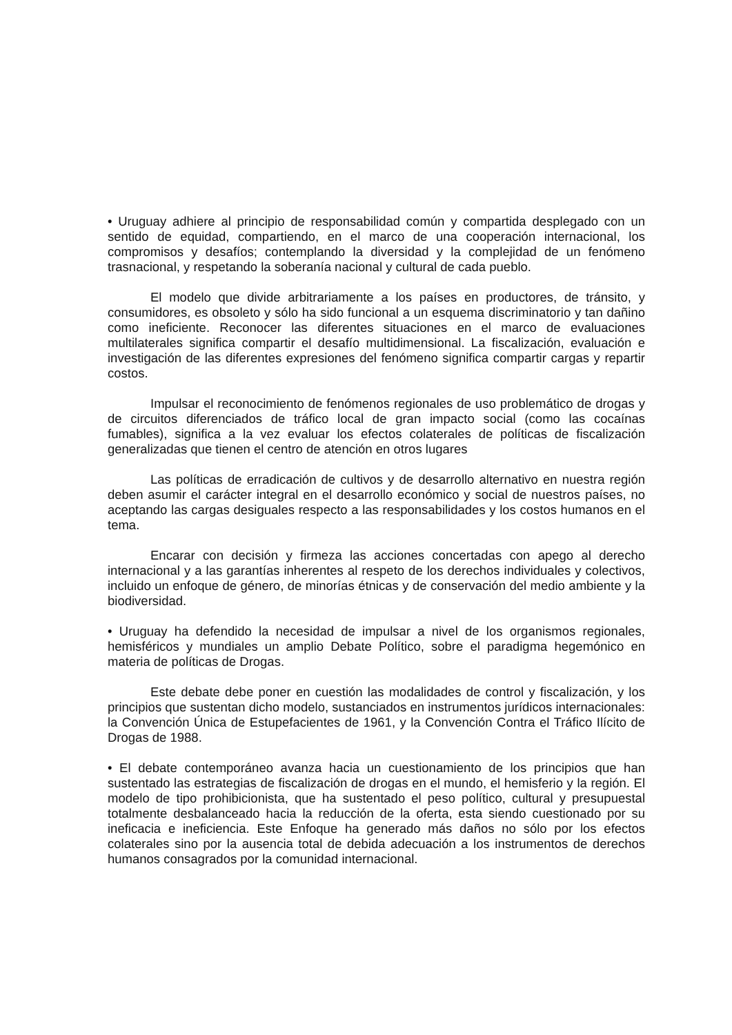• Uruguay adhiere al principio de responsabilidad común y compartida desplegado con un sentido de equidad, compartiendo, en el marco de una cooperación internacional, los compromisos y desafíos; contemplando la diversidad y la complejidad de un fenómeno trasnacional, y respetando la soberanía nacional y cultural de cada pueblo.
El modelo que divide arbitrariamente a los países en productores, de tránsito, y consumidores, es obsoleto y sólo ha sido funcional a un esquema discriminatorio y tan dañino como ineficiente. Reconocer las diferentes situaciones en el marco de evaluaciones multilaterales significa compartir el desafío multidimensional. La fiscalización, evaluación e investigación de las diferentes expresiones del fenómeno significa compartir cargas y repartir costos.
Impulsar el reconocimiento de fenómenos regionales de uso problemático de drogas y de circuitos diferenciados de tráfico local de gran impacto social (como las cocaínas fumables), significa a la vez evaluar los efectos colaterales de políticas de fiscalización generalizadas que tienen el centro de atención en otros lugares
Las políticas de erradicación de cultivos y de desarrollo alternativo en nuestra región deben asumir el carácter integral en el desarrollo económico y social de nuestros países, no aceptando las cargas desiguales respecto a las responsabilidades y los costos humanos en el tema.
Encarar con decisión y firmeza las acciones concertadas con apego al derecho internacional y a las garantías inherentes al respeto de los derechos individuales y colectivos, incluido un enfoque de género, de minorías étnicas y de conservación del medio ambiente y la biodiversidad.
• Uruguay ha defendido la necesidad de impulsar a nivel de los organismos regionales, hemisféricos y mundiales un amplio Debate Político, sobre el paradigma hegemónico en materia de políticas de Drogas.
Este debate debe poner en cuestión las modalidades de control y fiscalización, y los principios que sustentan dicho modelo, sustanciados en instrumentos jurídicos internacionales: la Convención Única de Estupefacientes de 1961, y la Convención Contra el Tráfico Ilícito de Drogas de 1988.
• El debate contemporáneo avanza hacia un cuestionamiento de los principios que han sustentado las estrategias de fiscalización de drogas en el mundo, el hemisferio y la región. El modelo de tipo prohibicionista, que ha sustentado el peso político, cultural y presupuestal totalmente desbalanceado hacia la reducción de la oferta, esta siendo cuestionado por su ineficacia e ineficiencia. Este Enfoque ha generado más daños no sólo por los efectos colaterales sino por la ausencia total de debida adecuación a los instrumentos de derechos humanos consagrados por la comunidad internacional.